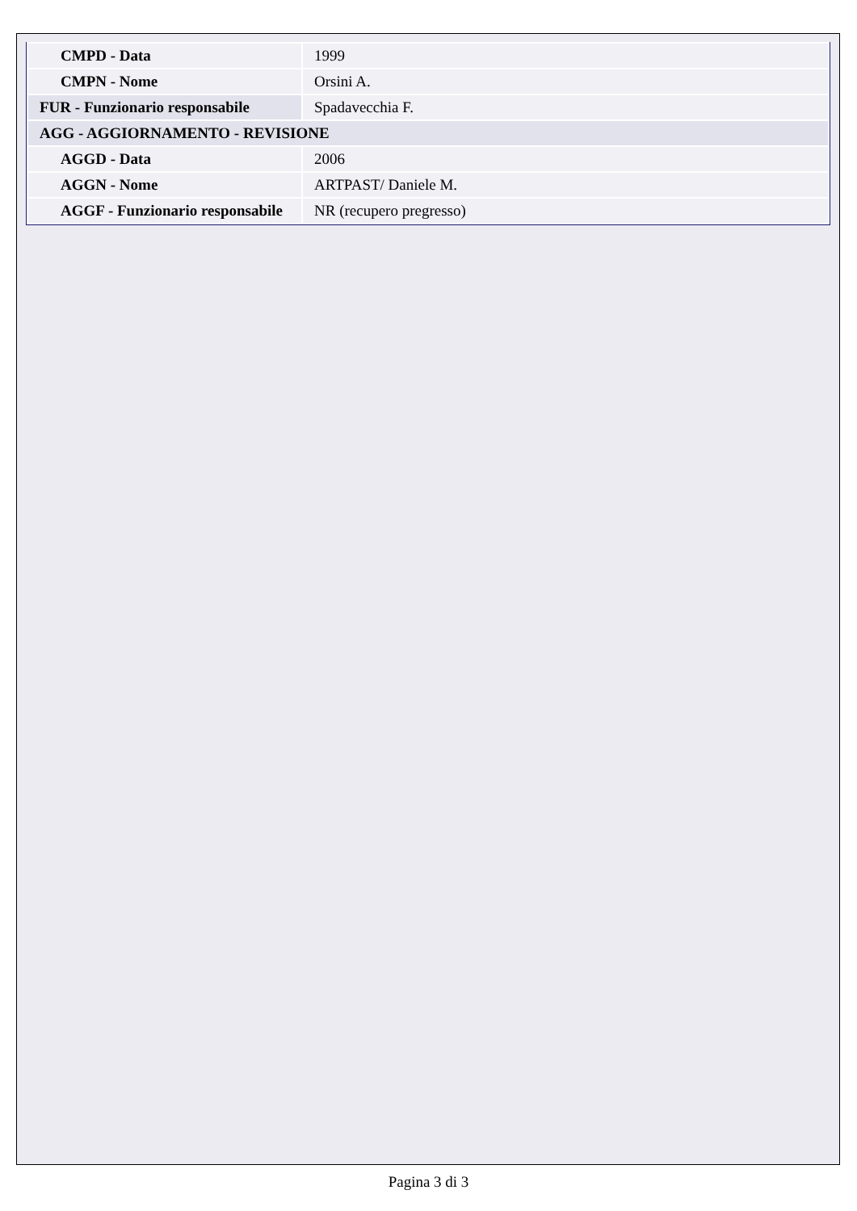| CMPD - Data | 1999 |
| CMPN - Nome | Orsini A. |
| FUR - Funzionario responsabile | Spadavecchia F. |
| AGG - AGGIORNAMENTO - REVISIONE | |
| AGGD - Data | 2006 |
| AGGN - Nome | ARTPAST/ Daniele M. |
| AGGF - Funzionario responsabile | NR (recupero pregresso) |
Pagina 3 di 3